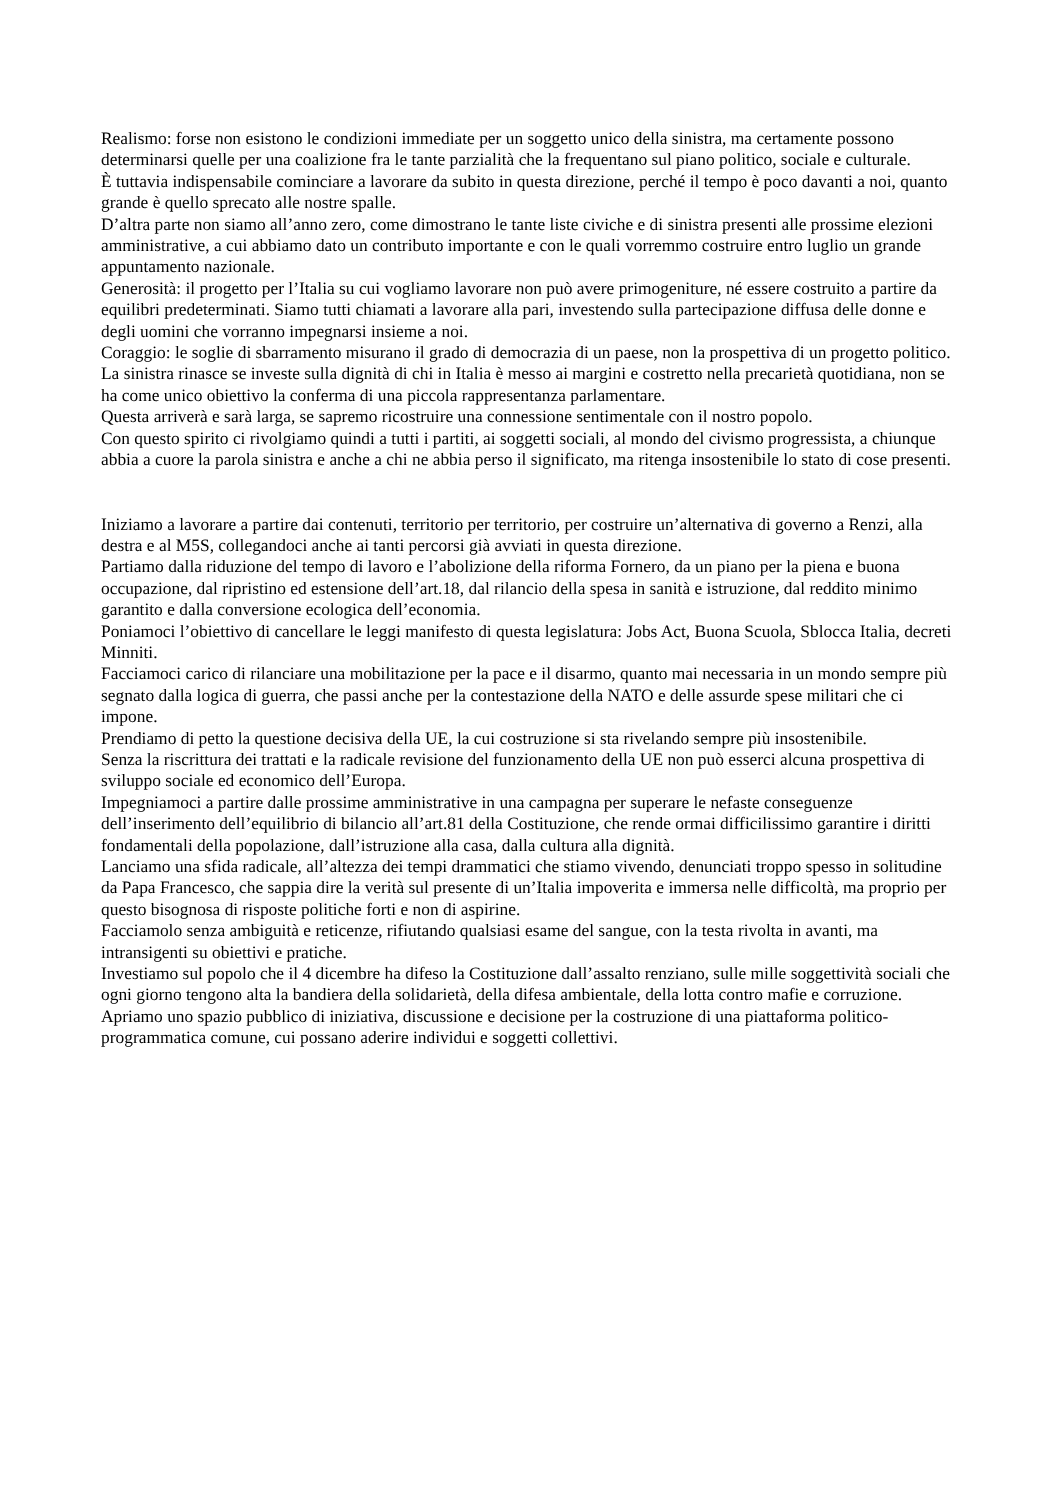Realismo: forse non esistono le condizioni immediate per un soggetto unico della sinistra, ma certamente possono determinarsi quelle per una coalizione fra le tante parzialità che la frequentano sul piano politico, sociale e culturale.
È tuttavia indispensabile cominciare a lavorare da subito in questa direzione, perché il tempo è poco davanti a noi, quanto grande è quello sprecato alle nostre spalle.
D’altra parte non siamo all’anno zero, come dimostrano le tante liste civiche e di sinistra presenti alle prossime elezioni amministrative, a cui abbiamo dato un contributo importante e con le quali vorremmo costruire entro luglio un grande appuntamento nazionale.
Generosità: il progetto per l’Italia su cui vogliamo lavorare non può avere primogeniture, né essere costruito a partire da equilibri predeterminati. Siamo tutti chiamati a lavorare alla pari, investendo sulla partecipazione diffusa delle donne e degli uomini che vorranno impegnarsi insieme a noi.
Coraggio: le soglie di sbarramento misurano il grado di democrazia di un paese, non la prospettiva di un progetto politico. La sinistra rinasce se investe sulla dignità di chi in Italia è messo ai margini e costretto nella precarietà quotidiana, non se ha come unico obiettivo la conferma di una piccola rappresentanza parlamentare.
Questa arriverà e sarà larga, se sapremo ricostruire una connessione sentimentale con il nostro popolo.
Con questo spirito ci rivolgiamo quindi a tutti i partiti, ai soggetti sociali, al mondo del civismo progressista, a chiunque abbia a cuore la parola sinistra e anche a chi ne abbia perso il significato, ma ritenga insostenibile lo stato di cose presenti.
Iniziamo a lavorare a partire dai contenuti, territorio per territorio, per costruire un’alternativa di governo a Renzi, alla destra e al M5S, collegandoci anche ai tanti percorsi già avviati in questa direzione.
Partiamo dalla riduzione del tempo di lavoro e l’abolizione della riforma Fornero, da un piano per la piena e buona occupazione, dal ripristino ed estensione dell’art.18, dal rilancio della spesa in sanità e istruzione, dal reddito minimo garantito e dalla conversione ecologica dell’economia.
Poniamoci l’obiettivo di cancellare le leggi manifesto di questa legislatura: Jobs Act, Buona Scuola, Sblocca Italia, decreti Minniti.
Facciamoci carico di rilanciare una mobilitazione per la pace e il disarmo, quanto mai necessaria in un mondo sempre più segnato dalla logica di guerra, che passi anche per la contestazione della NATO e delle assurde spese militari che ci impone.
Prendiamo di petto la questione decisiva della UE, la cui costruzione si sta rivelando sempre più insostenibile.
Senza la riscrittura dei trattati e la radicale revisione del funzionamento della UE non può esserci alcuna prospettiva di sviluppo sociale ed economico dell’Europa.
Impegniamoci a partire dalle prossime amministrative in una campagna per superare le nefaste conseguenze dell’inserimento dell’equilibrio di bilancio all’art.81 della Costituzione, che rende ormai difficilissimo garantire i diritti fondamentali della popolazione, dall’istruzione alla casa, dalla cultura alla dignità.
Lanciamo una sfida radicale, all’altezza dei tempi drammatici che stiamo vivendo, denunciati troppo spesso in solitudine da Papa Francesco, che sappia dire la verità sul presente di un’Italia impoverita e immersa nelle difficoltà, ma proprio per questo bisognosa di risposte politiche forti e non di aspirine.
Facciamolo senza ambiguità e reticenze, rifiutando qualsiasi esame del sangue, con la testa rivolta in avanti, ma intransigenti su obiettivi e pratiche.
Investiamo sul popolo che il 4 dicembre ha difeso la Costituzione dall’assalto renziano, sulle mille soggettività sociali che ogni giorno tengono alta la bandiera della solidarietà, della difesa ambientale, della lotta contro mafie e corruzione.
Apriamo uno spazio pubblico di iniziativa, discussione e decisione per la costruzione di una piattaforma politico-programmatica comune, cui possano aderire individui e soggetti collettivi.